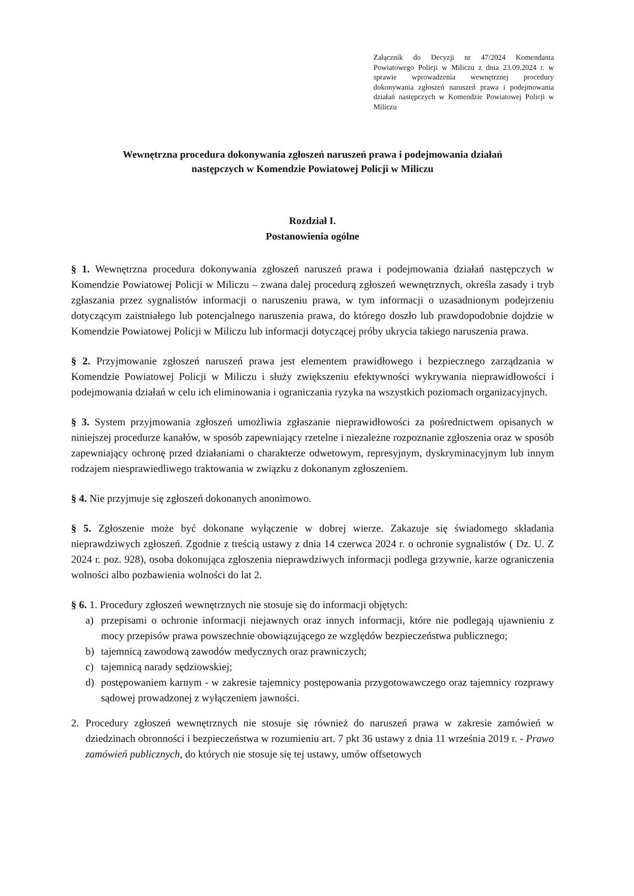Załącznik do Decyzji nr 47/2024 Komendanta Powiatowego Policji w Miliczu z dnia 23.09.2024 r. w sprawie wprowadzenia wewnętrznej procedury dokonywania zgłoszeń naruszeń prawa i podejmowania działań następczych w Komendzie Powiatowej Policji w Miliczu
Wewnętrzna procedura dokonywania zgłoszeń naruszeń prawa i podejmowania działań
następczych w Komendzie Powiatowej Policji w Miliczu
Rozdział I.
Postanowienia ogólne
§ 1. Wewnętrzna procedura dokonywania zgłoszeń naruszeń prawa i podejmowania działań następczych w Komendzie Powiatowej Policji w Miliczu – zwana dalej procedurą zgłoszeń wewnętrznych, określa zasady i tryb zgłaszania przez sygnalistów informacji o naruszeniu prawa, w tym informacji o uzasadnionym podejrzeniu dotyczącym zaistniałego lub potencjalnego naruszenia prawa, do którego doszło lub prawdopodobnie dojdzie w Komendzie Powiatowej Policji w Miliczu lub informacji dotyczącej próby ukrycia takiego naruszenia prawa.
§ 2. Przyjmowanie zgłoszeń naruszeń prawa jest elementem prawidłowego i bezpiecznego zarządzania w Komendzie Powiatowej Policji w Miliczu i służy zwiększeniu efektywności wykrywania nieprawidłowości i podejmowania działań w celu ich eliminowania i ograniczania ryzyka na wszystkich poziomach organizacyjnych.
§ 3. System przyjmowania zgłoszeń umożliwia zgłaszanie nieprawidłowości za pośrednictwem opisanych w niniejszej procedurze kanałów, w sposób zapewniający rzetelne i niezależne rozpoznanie zgłoszenia oraz w sposób zapewniający ochronę przed działaniami o charakterze odwetowym, represyjnym, dyskryminacyjnym lub innym rodzajem niesprawiedliwego traktowania w związku z dokonanym zgłoszeniem.
§ 4. Nie przyjmuje się zgłoszeń dokonanych anonimowo.
§ 5. Zgłoszenie może być dokonane wyłączenie w dobrej wierze. Zakazuje się świadomego składania nieprawdziwych zgłoszeń. Zgodnie z treścią ustawy z dnia 14 czerwca 2024 r. o ochronie sygnalistów ( Dz. U. Z 2024 r. poz. 928), osoba dokonująca zgłoszenia nieprawdziwych informacji podlega grzywnie, karze ograniczenia wolności albo pozbawienia wolności do lat 2.
§ 6. 1. Procedury zgłoszeń wewnętrznych nie stosuje się do informacji objętych:
a) przepisami o ochronie informacji niejawnych oraz innych informacji, które nie podlegają ujawnieniu z mocy przepisów prawa powszechnie obowiązującego ze względów bezpieczeństwa publicznego;
b) tajemnicą zawodową zawodów medycznych oraz prawniczych;
c) tajemnicą narady sędziowskiej;
d) postępowaniem karnym - w zakresie tajemnicy postępowania przygotowawczego oraz tajemnicy rozprawy sądowej prowadzonej z wyłączeniem jawności.
2. Procedury zgłoszeń wewnętrznych nie stosuje się również do naruszeń prawa w zakresie zamówień w dziedzinach obronności i bezpieczeństwa w rozumieniu art. 7 pkt 36 ustawy z dnia 11 września 2019 r. - Prawo zamówień publicznych, do których nie stosuje się tej ustawy, umów offsetowych